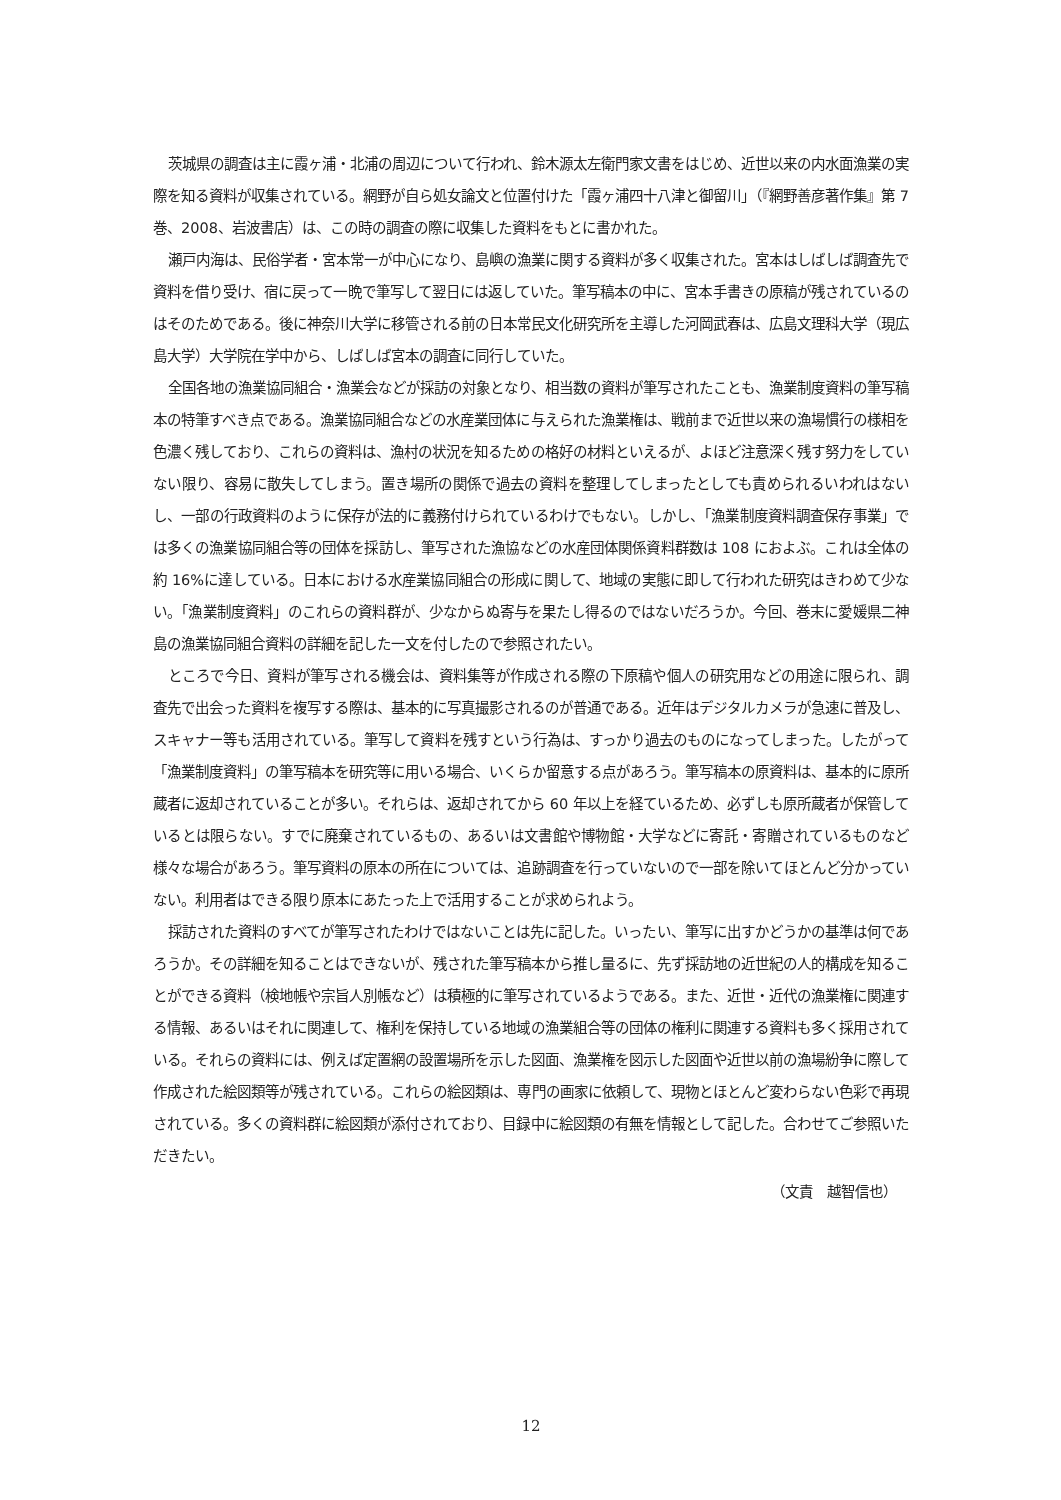茨城県の調査は主に霞ヶ浦・北浦の周辺について行われ、鈴木源太左衛門家文書をはじめ、近世以来の内水面漁業の実際を知る資料が収集されている。網野が自ら処女論文と位置付けた「霞ヶ浦四十八津と御留川」（『網野善彦著作集』第 7 巻、2008、岩波書店）は、この時の調査の際に収集した資料をもとに書かれた。
瀬戸内海は、民俗学者・宮本常一が中心になり、島嶼の漁業に関する資料が多く収集された。宮本はしばしば調査先で資料を借り受け、宿に戻って一晩で筆写して翌日には返していた。筆写稿本の中に、宮本手書きの原稿が残されているのはそのためである。後に神奈川大学に移管される前の日本常民文化研究所を主導した河岡武春は、広島文理科大学（現広島大学）大学院在学中から、しばしば宮本の調査に同行していた。
全国各地の漁業協同組合・漁業会などが採訪の対象となり、相当数の資料が筆写されたことも、漁業制度資料の筆写稿本の特筆すべき点である。漁業協同組合などの水産業団体に与えられた漁業権は、戦前まで近世以来の漁場慣行の様相を色濃く残しており、これらの資料は、漁村の状況を知るための格好の材料といえるが、よほど注意深く残す努力をしていない限り、容易に散失してしまう。置き場所の関係で過去の資料を整理してしまったとしても責められるいわれはないし、一部の行政資料のように保存が法的に義務付けられているわけでもない。しかし、「漁業制度資料調査保存事業」では多くの漁業協同組合等の団体を採訪し、筆写された漁協などの水産団体関係資料群数は 108 におよぶ。これは全体の約 16%に達している。日本における水産業協同組合の形成に関して、地域の実態に即して行われた研究はきわめて少ない。「漁業制度資料」のこれらの資料群が、少なからぬ寄与を果たし得るのではないだろうか。今回、巻末に愛媛県二神島の漁業協同組合資料の詳細を記した一文を付したので参照されたい。
ところで今日、資料が筆写される機会は、資料集等が作成される際の下原稿や個人の研究用などの用途に限られ、調査先で出会った資料を複写する際は、基本的に写真撮影されるのが普通である。近年はデジタルカメラが急速に普及し、スキャナー等も活用されている。筆写して資料を残すという行為は、すっかり過去のものになってしまった。したがって「漁業制度資料」の筆写稿本を研究等に用いる場合、いくらか留意する点があろう。筆写稿本の原資料は、基本的に原所蔵者に返却されていることが多い。それらは、返却されてから 60 年以上を経ているため、必ずしも原所蔵者が保管しているとは限らない。すでに廃棄されているもの、あるいは文書館や博物館・大学などに寄託・寄贈されているものなど様々な場合があろう。筆写資料の原本の所在については、追跡調査を行っていないので一部を除いてほとんど分かっていない。利用者はできる限り原本にあたった上で活用することが求められよう。
採訪された資料のすべてが筆写されたわけではないことは先に記した。いったい、筆写に出すかどうかの基準は何であろうか。その詳細を知ることはできないが、残された筆写稿本から推し量るに、先ず採訪地の近世紀の人的構成を知ることができる資料（検地帳や宗旨人別帳など）は積極的に筆写されているようである。また、近世・近代の漁業権に関連する情報、あるいはそれに関連して、権利を保持している地域の漁業組合等の団体の権利に関連する資料も多く採用されている。それらの資料には、例えば定置網の設置場所を示した図面、漁業権を図示した図面や近世以前の漁場紛争に際して作成された絵図類等が残されている。これらの絵図類は、専門の画家に依頼して、現物とほとんど変わらない色彩で再現されている。多くの資料群に絵図類が添付されており、目録中に絵図類の有無を情報として記した。合わせてご参照いただきたい。
（文責　越智信也）
12